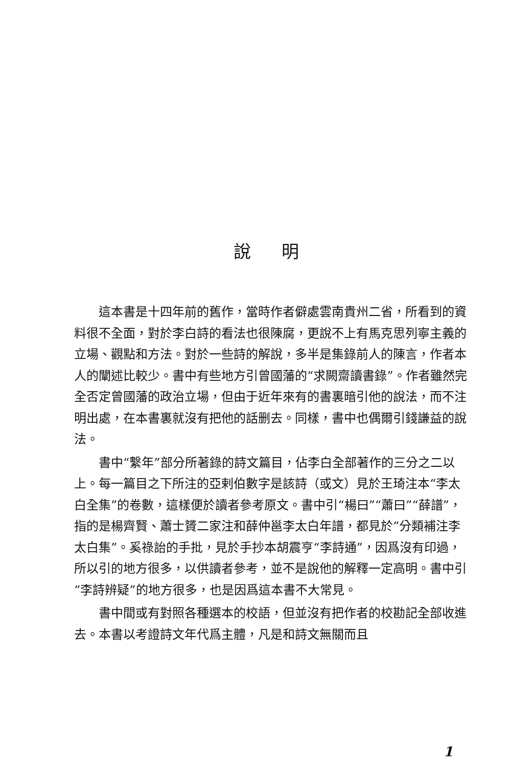說明
這本書是十四年前的舊作，當時作者僻處雲南貴州二省，所看到的資料很不全面，對於李白詩的看法也很陳腐，更說不上有馬克思列寧主義的立場、觀點和方法。對於一些詩的解說，多半是集錄前人的陳言，作者本人的闡述比較少。書中有些地方引曾國藩的“求闕齋讀書錄”。作者雖然完全否定曾國藩的政治立場，但由于近年來有的書裏暗引他的說法，而不注明出處，在本書裏就沒有把他的話删去。同樣，書中也偶爾引錢謙益的說法。
書中“繫年”部分所著錄的詩文篇目，佔李白全部著作的三分之二以上。每一篇目之下所注的亞剌伯數字是該詩（或文）見於王琦注本“李太白全集”的卷數，這樣便於讀者參考原文。書中引“楊曰”“蕭曰”“薛譜”，指的是楊齊賢、蕭士贇二家注和薛仲邕李太白年譜，都見於“分類補注李太白集”。奚祿詒的手批，見於手抄本胡震亨“李詩通”，因爲沒有印過，所以引的地方很多，以供讀者參考，並不是說他的解釋一定高明。書中引“李詩辨疑”的地方很多，也是因爲這本書不大常見。
書中間或有對照各種選本的校語，但並沒有把作者的校勘記全部收進去。本書以考證詩文年代爲主體，凡是和詩文無關而且
1